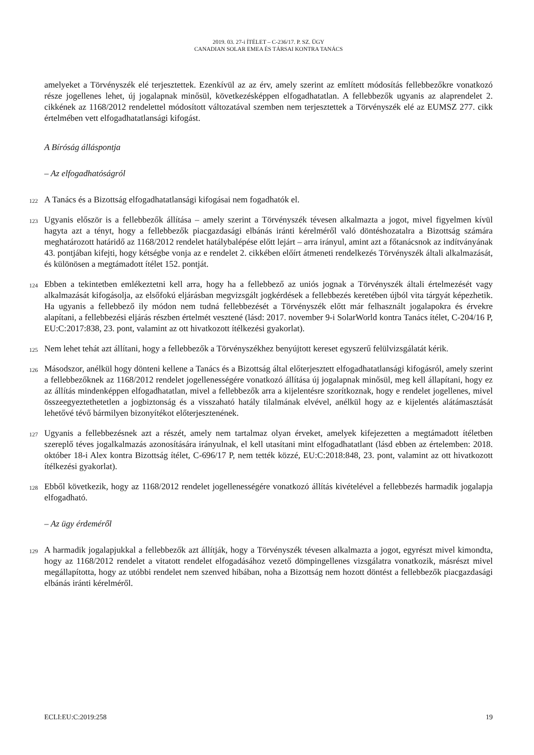2019. 03. 27-i ÍTÉLET – C-236/17. P. SZ. ÜGY
CANADIAN SOLAR EMEA ÉS TÁRSAI KONTRA TANÁCS
amelyeket a Törvényszék elé terjesztettek. Ezenkívül az az érv, amely szerint az említett módosítás fellebbezőkre vonatkozó része jogellenes lehet, új jogalapnak minősül, következésképpen elfogadhatatlan. A fellebbezők ugyanis az alaprendelet 2. cikkének az 1168/2012 rendelettel módosított változatával szemben nem terjesztettek a Törvényszék elé az EUMSZ 277. cikk értelmében vett elfogadhatatlansági kifogást.
A Bíróság álláspontja
– Az elfogadhatóságról
122
A Tanács és a Bizottság elfogadhatatlansági kifogásai nem fogadhatók el.
123
Ugyanis először is a fellebbezők állítása – amely szerint a Törvényszék tévesen alkalmazta a jogot, mivel figyelmen kívül hagyta azt a tényt, hogy a fellebbezők piacgazdasági elbánás iránti kérelméről való döntéshozatalra a Bizottság számára meghatározott határidő az 1168/2012 rendelet hatálybalépése előtt lejárt – arra irányul, amint azt a főtanácsnok az indítványának 43. pontjában kifejti, hogy kétségbe vonja az e rendelet 2. cikkében előírt átmeneti rendelkezés Törvényszék általi alkalmazását, és különösen a megtámadott ítélet 152. pontját.
124
Ebben a tekintetben emlékeztetni kell arra, hogy ha a fellebbező az uniós jognak a Törvényszék általi értelmezését vagy alkalmazását kifogásolja, az elsőfokú eljárásban megvizsgált jogkérdések a fellebbezés keretében újból vita tárgyát képezhetik. Ha ugyanis a fellebbező ily módon nem tudná fellebbezését a Törvényszék előtt már felhasznált jogalapokra és érvekre alapítani, a fellebbezési eljárás részben értelmét vesztené (lásd: 2017. november 9-i SolarWorld kontra Tanács ítélet, C-204/16 P, EU:C:2017:838, 23. pont, valamint az ott hivatkozott ítélkezési gyakorlat).
125
Nem lehet tehát azt állítani, hogy a fellebbezők a Törvényszékhez benyújtott kereset egyszerű felülvizsgálatát kérik.
126
Másodszor, anélkül hogy dönteni kellene a Tanács és a Bizottság által előterjesztett elfogadhatatlansági kifogásról, amely szerint a fellebbezőknek az 1168/2012 rendelet jogellenességére vonatkozó állítása új jogalapnak minősül, meg kell állapítani, hogy ez az állítás mindenképpen elfogadhatatlan, mivel a fellebbezők arra a kijelentésre szorítkoznak, hogy e rendelet jogellenes, mivel összeegyeztethetetlen a jogbiztonság és a visszaható hatály tilalmának elvével, anélkül hogy az e kijelentés alátámasztását lehetővé tévő bármilyen bizonyítékot előterjesztenének.
127
Ugyanis a fellebbezésnek azt a részét, amely nem tartalmaz olyan érveket, amelyek kifejezetten a megtámadott ítéletben szereplő téves jogalkalmazás azonosítására irányulnak, el kell utasítani mint elfogadhatatlant (lásd ebben az értelemben: 2018. október 18-i Alex kontra Bizottság ítélet, C-696/17 P, nem tették közzé, EU:C:2018:848, 23. pont, valamint az ott hivatkozott ítélkezési gyakorlat).
128
Ebből következik, hogy az 1168/2012 rendelet jogellenességére vonatkozó állítás kivételével a fellebbezés harmadik jogalapja elfogadható.
– Az ügy érdeméről
129
A harmadik jogalapjukkal a fellebbezők azt állítják, hogy a Törvényszék tévesen alkalmazta a jogot, egyrészt mivel kimondta, hogy az 1168/2012 rendelet a vitatott rendelet elfogadásához vezető dömpingellenes vizsgálatra vonatkozik, másrészt mivel megállapította, hogy az utóbbi rendelet nem szenved hibában, noha a Bizottság nem hozott döntést a fellebbezők piacgazdasági elbánás iránti kérelméről.
ECLI:EU:C:2019:258 19